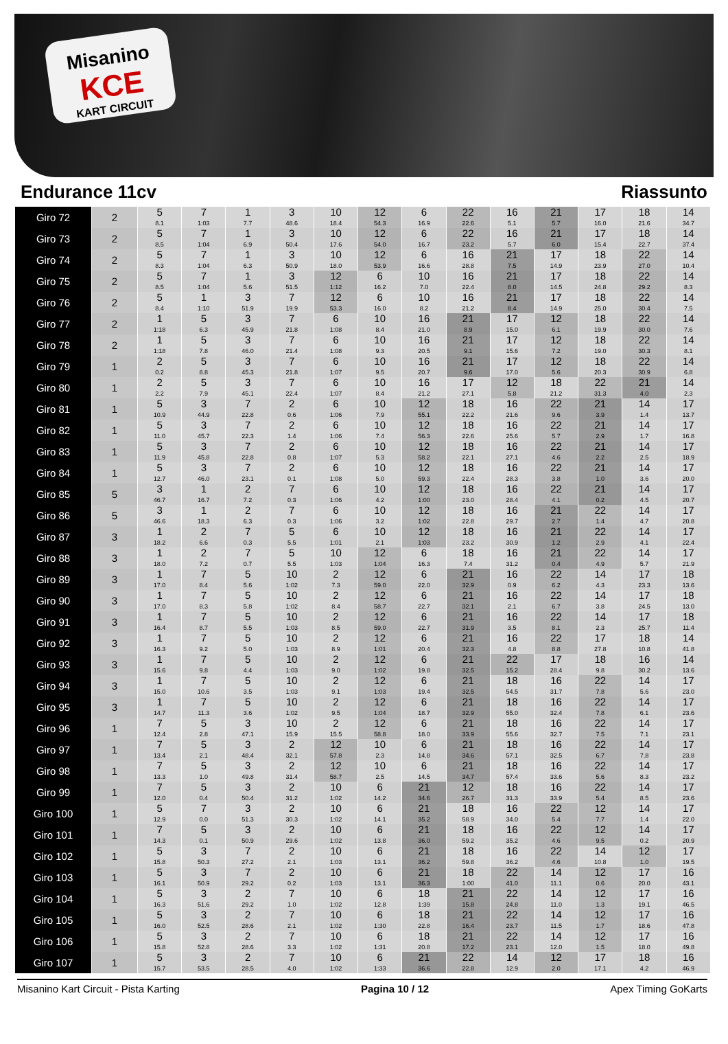Misanino
KCE
KART CIRCUIT
Endurance 11cv Riassunto
| Giro 72 | 2 | 5 8.1 | 7 1:03 | 1 7.7 | 3 48.6 | 10 18.4 | 12 54.3 | 6 16.9 | 22 22.6 | 16 5.1 | 21 5.7 | 17 16.0 | 18 21.6 | 14 34.7 |
| Giro 73 | 2 | 5 8.5 | 7 1:04 | 1 6.9 | 3 50.4 | 10 17.6 | 12 54.0 | 6 16.7 | 22 23.2 | 16 5.7 | 21 6.0 | 17 15.4 | 18 22.7 | 14 37.4 |
| Giro 74 | 2 | 5 8.3 | 7 1:04 | 1 6.3 | 3 50.9 | 10 18.0 | 12 53.9 | 6 16.6 | 16 28.8 | 21 7.5 | 17 14.9 | 18 23.9 | 22 27.0 | 14 10.4 |
| Giro 75 | 2 | 5 8.5 | 7 1:04 | 1 5.6 | 3 51.5 | 12 1:12 | 6 16.2 | 10 7.0 | 16 22.4 | 21 8.0 | 17 14.5 | 18 24.8 | 22 29.2 | 14 8.3 |
| Giro 76 | 2 | 5 8.4 | 1 1:10 | 3 51.9 | 7 19.9 | 12 53.3 | 6 16.0 | 10 8.2 | 16 21.2 | 21 8.4 | 17 14.9 | 18 25.0 | 22 30.4 | 14 7.5 |
| Giro 77 | 2 | 1 1:18 | 5 6.3 | 3 45.9 | 7 21.8 | 6 1:08 | 10 8.4 | 16 21.0 | 21 8.9 | 17 15.0 | 12 6.1 | 18 19.9 | 22 30.0 | 14 7.6 |
| Giro 78 | 2 | 1 1:18 | 5 7.8 | 3 46.0 | 7 21.4 | 6 1:08 | 10 9.3 | 16 20.5 | 21 9.1 | 17 15.6 | 12 7.2 | 18 19.0 | 22 30.3 | 14 8.1 |
| Giro 79 | 1 | 2 0.2 | 5 8.8 | 3 45.3 | 7 21.8 | 6 1:07 | 10 9.5 | 16 20.7 | 21 9.6 | 17 17.0 | 12 5.6 | 18 20.3 | 22 30.9 | 14 6.8 |
| Giro 80 | 1 | 2 2.2 | 5 7.9 | 3 45.1 | 7 22.4 | 6 1:07 | 10 8.4 | 16 21.2 | 17 27.1 | 12 5.8 | 18 21.2 | 22 31.3 | 21 4.0 | 14 2.3 |
| Giro 81 | 1 | 5 10.9 | 3 44.9 | 7 22.8 | 2 0.6 | 6 1:06 | 10 7.9 | 12 55.1 | 18 22.2 | 16 21.6 | 22 9.6 | 21 3.9 | 14 1.4 | 17 13.7 |
| Giro 82 | 1 | 5 11.0 | 3 45.7 | 7 22.3 | 2 1.4 | 6 1:06 | 10 7.4 | 12 56.3 | 18 22.6 | 16 25.6 | 22 5.7 | 21 2.9 | 14 1.7 | 17 16.8 |
| Giro 83 | 1 | 5 11.9 | 3 45.8 | 7 22.8 | 2 0.8 | 6 1:07 | 10 5.3 | 12 58.2 | 18 22.1 | 16 27.1 | 22 4.6 | 21 2.2 | 14 2.5 | 17 18.9 |
| Giro 84 | 1 | 5 12.7 | 3 46.0 | 7 23.1 | 2 0.1 | 6 1:08 | 10 5.0 | 12 59.3 | 18 22.4 | 16 28.3 | 22 3.8 | 21 1.0 | 14 3.6 | 17 20.0 |
| Giro 85 | 5 | 3 46.7 | 1 16.7 | 2 7.2 | 7 0.3 | 6 1:06 | 10 4.2 | 12 1:00 | 18 23.0 | 16 28.4 | 22 4.1 | 21 0.2 | 14 4.5 | 17 20.7 |
| Giro 86 | 5 | 3 46.6 | 1 18.3 | 2 6.3 | 7 0.3 | 6 1:06 | 10 3.2 | 12 1:02 | 18 22.8 | 16 29.7 | 21 2.7 | 22 1.4 | 14 4.7 | 17 20.8 |
| Giro 87 | 3 | 1 18.2 | 2 6.6 | 7 0.3 | 5 5.5 | 6 1:01 | 10 2.1 | 12 1:03 | 18 23.2 | 16 30.9 | 21 1.2 | 22 2.9 | 14 4.1 | 17 22.4 |
| Giro 88 | 3 | 1 18.0 | 2 7.2 | 7 0.7 | 5 5.5 | 10 1:03 | 12 1:04 | 6 16.3 | 18 7.4 | 16 31.2 | 21 0.4 | 22 4.9 | 14 5.7 | 17 21.9 |
| Giro 89 | 3 | 1 17.0 | 7 8.4 | 5 5.6 | 10 1:02 | 2 7.3 | 12 59.0 | 6 22.0 | 21 32.9 | 16 0.9 | 22 6.2 | 14 4.3 | 17 23.3 | 18 13.6 |
| Giro 90 | 3 | 1 17.0 | 7 8.3 | 5 5.8 | 10 1:02 | 2 8.4 | 12 58.7 | 6 22.7 | 21 32.1 | 16 2.1 | 22 6.7 | 14 3.8 | 17 24.5 | 18 13.0 |
| Giro 91 | 3 | 1 16.4 | 7 8.7 | 5 5.5 | 10 1:03 | 2 8.5 | 12 59.0 | 6 22.7 | 21 31.9 | 16 3.5 | 22 8.1 | 14 2.3 | 17 25.7 | 18 11.4 |
| Giro 92 | 3 | 1 16.3 | 7 9.2 | 5 5.0 | 10 1:03 | 2 8.9 | 12 1:01 | 6 20.4 | 21 32.3 | 16 4.8 | 22 8.8 | 17 27.8 | 18 10.8 | 14 41.8 |
| Giro 93 | 3 | 1 15.6 | 7 9.8 | 5 4.4 | 10 1:03 | 2 9.0 | 12 1:02 | 6 19.8 | 21 32.5 | 22 15.2 | 17 28.4 | 18 9.8 | 16 30.2 | 14 13.6 |
| Giro 94 | 3 | 1 15.0 | 7 10.6 | 5 3.5 | 10 1:03 | 2 9.1 | 12 1:03 | 6 19.4 | 21 32.5 | 18 54.5 | 16 31.7 | 22 7.8 | 14 5.6 | 17 23.0 |
| Giro 95 | 3 | 1 14.7 | 7 11.3 | 5 3.6 | 10 1:02 | 2 9.5 | 12 1:04 | 6 18.7 | 21 32.9 | 18 55.0 | 16 32.4 | 22 7.8 | 14 6.1 | 17 23.6 |
| Giro 96 | 1 | 7 12.4 | 5 2.8 | 3 47.1 | 10 15.9 | 2 15.5 | 12 58.8 | 6 18.0 | 21 33.9 | 18 55.6 | 16 32.7 | 22 7.5 | 14 7.1 | 17 23.1 |
| Giro 97 | 1 | 7 13.4 | 5 2.1 | 3 48.4 | 2 32.1 | 12 57.8 | 10 2.3 | 6 14.8 | 21 34.6 | 18 57.1 | 16 32.5 | 22 6.7 | 14 7.8 | 17 23.8 |
| Giro 98 | 1 | 7 13.3 | 5 1.0 | 3 49.8 | 2 31.4 | 12 58.7 | 10 2.5 | 6 14.5 | 21 34.7 | 18 57.4 | 16 33.6 | 22 5.6 | 14 8.3 | 17 23.2 |
| Giro 99 | 1 | 7 12.0 | 5 0.4 | 3 50.4 | 2 31.2 | 10 1:02 | 6 14.2 | 21 34.6 | 12 26.7 | 18 31.3 | 16 33.9 | 22 5.4 | 14 8.5 | 17 23.6 |
| Giro 100 | 1 | 5 12.9 | 7 0.0 | 3 51.3 | 2 30.3 | 10 1:02 | 6 14.1 | 21 35.2 | 18 58.9 | 16 34.0 | 22 5.4 | 12 7.7 | 14 1.4 | 17 22.0 |
| Giro 101 | 1 | 7 14.3 | 5 0.1 | 3 50.9 | 2 29.6 | 10 1:02 | 6 13.8 | 21 36.0 | 18 59.2 | 16 35.2 | 22 4.6 | 12 9.5 | 14 0.2 | 17 20.9 |
| Giro 102 | 1 | 5 15.8 | 3 50.3 | 7 27.2 | 2 2.1 | 10 1:03 | 6 13.1 | 21 36.2 | 18 59.8 | 16 36.2 | 22 4.6 | 14 10.8 | 12 1.0 | 17 19.5 |
| Giro 103 | 1 | 5 16.1 | 3 50.9 | 7 29.2 | 2 0.2 | 10 1:03 | 6 13.1 | 21 36.3 | 18 1:00 | 22 41.0 | 14 11.1 | 12 0.6 | 17 20.0 | 16 43.1 |
| Giro 104 | 1 | 5 16.3 | 3 51.6 | 2 29.2 | 7 1.0 | 10 1:02 | 6 12.8 | 18 1:39 | 21 15.8 | 22 24.8 | 14 11.0 | 12 1.3 | 17 19.1 | 16 46.5 |
| Giro 105 | 1 | 5 16.0 | 3 52.5 | 2 28.6 | 7 2.1 | 10 1:02 | 6 1:30 | 18 22.8 | 21 16.4 | 22 23.7 | 14 11.5 | 12 1.7 | 17 18.6 | 16 47.8 |
| Giro 106 | 1 | 5 15.8 | 3 52.8 | 2 28.6 | 7 3.3 | 10 1:02 | 6 1:31 | 18 20.8 | 21 17.2 | 22 23.1 | 14 12.0 | 12 1.5 | 17 18.0 | 16 49.8 |
| Giro 107 | 1 | 5 15.7 | 3 53.5 | 2 28.5 | 7 4.0 | 10 1:02 | 6 1:33 | 21 36.6 | 22 22.8 | 14 12.9 | 12 2.0 | 17 17.1 | 18 4.2 | 16 46.9 |
Misanino Kart Circuit - Pista Karting Pagina 10 / 12 Apex Timing GoKarts